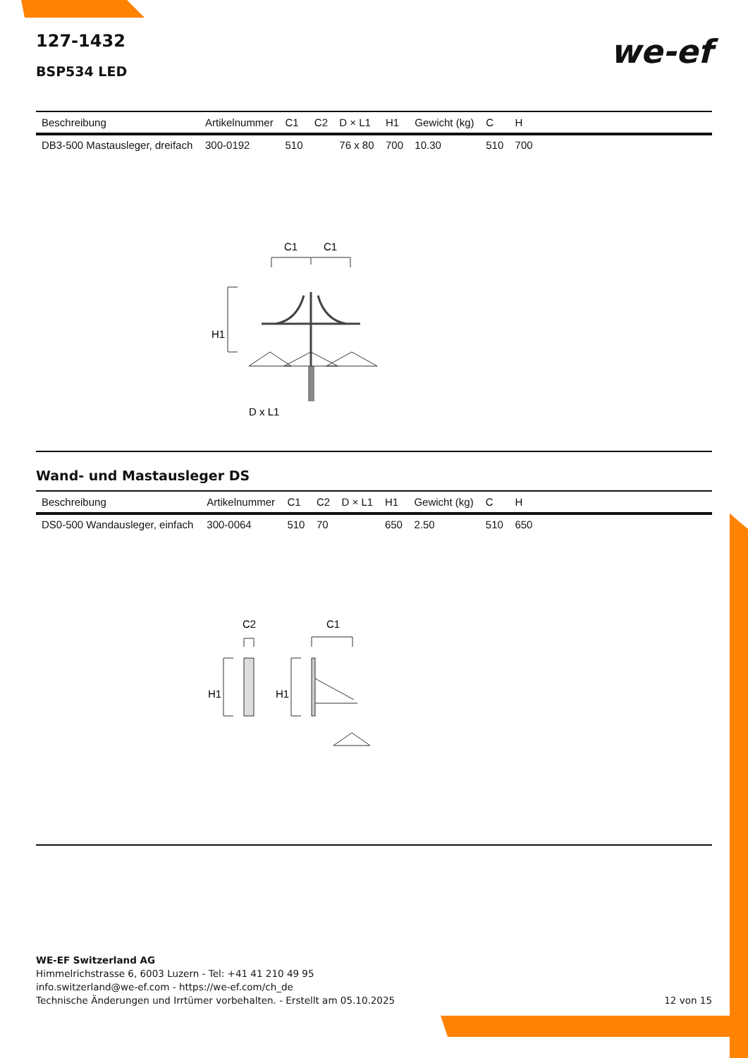127-1432
BSP534 LED
we-ef
| Beschreibung | Artikelnummer | C1 | C2 | D × L1 | H1 | Gewicht (kg) | C | H | |
| --- | --- | --- | --- | --- | --- | --- | --- | --- | --- |
| DB3-500 Mastausleger, dreifach | 300-0192 | 510 | | 76 x 80 | 700 | 10.30 | 510 | 700 | |
C1
C1
H1
D x L1
Wand- und Mastausleger DS
| Beschreibung | Artikelnummer | C1 | C2 | D × L1 | H1 | Gewicht (kg) | C | H | |
| --- | --- | --- | --- | --- | --- | --- | --- | --- | --- |
| DS0-500 Wandausleger, einfach | 300-0064 | 510 | 70 | | 650 | 2.50 | 510 | 650 | |
C2
C1
H1
H1
WE-EF Switzerland AG
Himmelrichstrasse 6, 6003 Luzern - Tel: +41 41 210 49 95
info.switzerland@we-ef.com - https://we-ef.com/ch_de
Technische Änderungen und Irrtümer vorbehalten. - Erstellt am 05.10.2025 12 von 15